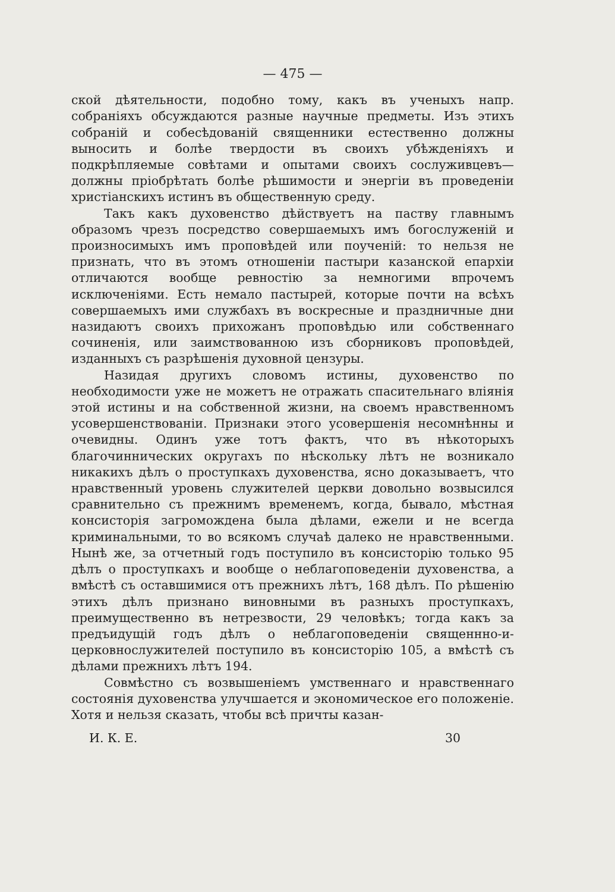— 475 —
ской дѣятельности, подобно тому, какъ въ ученыхъ напр. собраніяхъ обсуждаются разные научные предметы. Изъ этихъ собраній и собесѣдованій священники естественно должны выносить и болѣе твердости въ своихъ убѣжденіяхъ и подкрѣпляемые совѣтами и опытами своихъ сослуживцевъ—должны пріобрѣтать болѣе рѣшимости и энергіи въ проведеніи христіанскихъ истинъ въ общественную среду.
Такъ какъ духовенство дѣйствуетъ на паству главнымъ образомъ чрезъ посредство совершаемыхъ имъ богослуженій и произносимыхъ имъ проповѣдей или поученій: то нельзя не признать, что въ этомъ отношеніи пастыри казанской епархіи отличаются вообще ревностію за немногими впрочемъ исключеніями. Есть немало пастырей, которые почти на всѣхъ совершаемыхъ ими службахъ въ воскресные и праздничные дни назидаютъ своихъ прихожанъ проповѣдью или собственнаго сочиненія, или заимствованною изъ сборниковъ проповѣдей, изданныхъ съ разрѣшенія духовной цензуры.
Назидая другихъ словомъ истины, духовенство по необходимости уже не можетъ не отражать спасительнаго вліянія этой истины и на собственной жизни, на своемъ нравственномъ усовершенствованіи. Признаки этого усовершенія несомнѣнны и очевидны. Одинъ уже тотъ фактъ, что въ нѣкоторыхъ благочиннических округахъ по нѣскольку лѣтъ не возникало никакихъ дѣлъ о проступкахъ духовенства, ясно доказываетъ, что нравственный уровень служителей церкви довольно возвысился сравнительно съ прежнимъ временемъ, когда, бывало, мѣстная консисторія загромождена была дѣлами, ежели и не всегда криминальными, то во всякомъ случаѣ далеко не нравственными. Нынѣ же, за отчетный годъ поступило въ консисторію только 95 дѣлъ о проступкахъ и вообще о неблагоповеденіи духовенства, а вмѣстѣ съ оставшимися отъ прежнихъ лѣтъ, 168 дѣлъ. По рѣшенію этихъ дѣлъ признано виновными въ разныхъ проступкахъ, преимущественно въ нетрезвости, 29 человѣкъ; тогда какъ за предъидущій годъ дѣлъ о неблагоповеденіи священнно-и-церковнослужителей поступило въ консисторію 105, а вмѣстѣ съ дѣлами прежнихъ лѣтъ 194.
Совмѣстно съ возвышеніемъ умственнаго и нравственнаго состоянія духовенства улучшается и экономическое его положеніе. Хотя и нельзя сказать, чтобы всѣ причты казан-
И. К. Е. 30